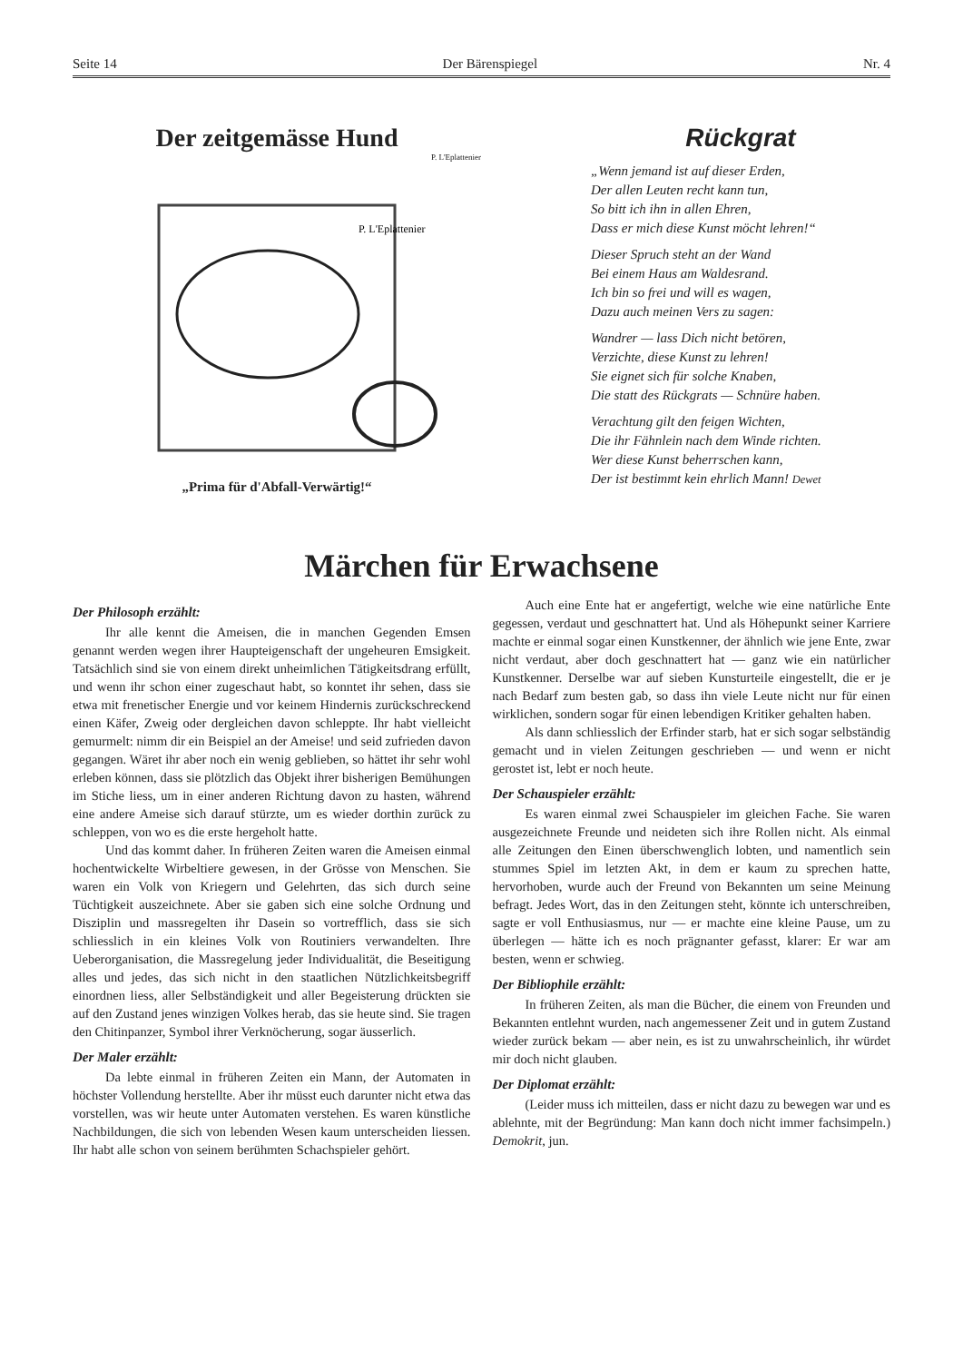Seite 14 Der Bärenspiegel Nr. 4
Der zeitgemässe Hund
P. L'Eplattenier
P. L'Eplattenier
„Prima für d'Abfall-Verwärtig!“
Rückgrat
„Wenn jemand ist auf dieser Erden,
Der allen Leuten recht kann tun,
So bitt ich ihn in allen Ehren,
Dass er mich diese Kunst möcht lehren!“
Dieser Spruch steht an der Wand
Bei einem Haus am Waldesrand.
Ich bin so frei und will es wagen,
Dazu auch meinen Vers zu sagen:
Wandrer — lass Dich nicht betören,
Verzichte, diese Kunst zu lehren!
Sie eignet sich für solche Knaben,
Die statt des Rückgrats — Schnüre haben.
Verachtung gilt den feigen Wichten,
Die ihr Fähnlein nach dem Winde richten.
Wer diese Kunst beherrschen kann,
Der ist bestimmt kein ehrlich Mann! Dewet
Märchen für Erwachsene
Der Philosoph erzählt:
Ihr alle kennt die Ameisen, die in manchen Gegenden Emsen genannt werden wegen ihrer Haupteigenschaft der ungeheuren Emsigkeit. Tatsächlich sind sie von einem direkt unheimlichen Tätigkeitsdrang erfüllt, und wenn ihr schon einer zugeschaut habt, so konntet ihr sehen, dass sie etwa mit frenetischer Energie und vor keinem Hindernis zurückschreckend einen Käfer, Zweig oder dergleichen davon schleppte. Ihr habt vielleicht gemurmelt: nimm dir ein Beispiel an der Ameise! und seid zufrieden davon gegangen. Wäret ihr aber noch ein wenig geblieben, so hättet ihr sehr wohl erleben können, dass sie plötzlich das Objekt ihrer bisherigen Bemühungen im Stiche liess, um in einer anderen Richtung davon zu hasten, während eine andere Ameise sich darauf stürzte, um es wieder dorthin zurück zu schleppen, von wo es die erste hergeholt hatte.
Und das kommt daher. In früheren Zeiten waren die Ameisen einmal hochentwickelte Wirbeltiere gewesen, in der Grösse von Menschen. Sie waren ein Volk von Kriegern und Gelehrten, das sich durch seine Tüchtigkeit auszeichnete. Aber sie gaben sich eine solche Ordnung und Disziplin und massregelten ihr Dasein so vortrefflich, dass sie sich schliesslich in ein kleines Volk von Routiniers verwandelten. Ihre Ueberorganisation, die Massregelung jeder Individualität, die Beseitigung alles und jedes, das sich nicht in den staatlichen Nützlichkeitsbegriff einordnen liess, aller Selbständigkeit und aller Begeisterung drückten sie auf den Zustand jenes winzigen Volkes herab, das sie heute sind. Sie tragen den Chitinpanzer, Symbol ihrer Verknöcherung, sogar äusserlich.
Der Maler erzählt:
Da lebte einmal in früheren Zeiten ein Mann, der Automaten in höchster Vollendung herstellte. Aber ihr müsst euch darunter nicht etwa das vorstellen, was wir heute unter Automaten verstehen. Es waren künstliche Nachbildungen, die sich von lebenden Wesen kaum unterscheiden liessen. Ihr habt alle schon von seinem berühmten Schachspieler gehört.
Auch eine Ente hat er angefertigt, welche wie eine natürliche Ente gegessen, verdaut und geschnattert hat. Und als Höhepunkt seiner Karriere machte er einmal sogar einen Kunstkenner, der ähnlich wie jene Ente, zwar nicht verdaut, aber doch geschnattert hat — ganz wie ein natürlicher Kunstkenner. Derselbe war auf sieben Kunsturteile eingestellt, die er je nach Bedarf zum besten gab, so dass ihn viele Leute nicht nur für einen wirklichen, sondern sogar für einen lebendigen Kritiker gehalten haben.
Als dann schliesslich der Erfinder starb, hat er sich sogar selbständig gemacht und in vielen Zeitungen geschrieben — und wenn er nicht gerostet ist, lebt er noch heute.
Der Schauspieler erzählt:
Es waren einmal zwei Schauspieler im gleichen Fache. Sie waren ausgezeichnete Freunde und neideten sich ihre Rollen nicht. Als einmal alle Zeitungen den Einen überschwenglich lobten, und namentlich sein stummes Spiel im letzten Akt, in dem er kaum zu sprechen hatte, hervorhoben, wurde auch der Freund von Bekannten um seine Meinung befragt. Jedes Wort, das in den Zeitungen steht, könnte ich unterschreiben, sagte er voll Enthusiasmus, nur — er machte eine kleine Pause, um zu überlegen — hätte ich es noch prägnanter gefasst, klarer: Er war am besten, wenn er schwieg.
Der Bibliophile erzählt:
In früheren Zeiten, als man die Bücher, die einem von Freunden und Bekannten entlehnt wurden, nach angemessener Zeit und in gutem Zustand wieder zurück bekam — aber nein, es ist zu unwahrscheinlich, ihr würdet mir doch nicht glauben.
Der Diplomat erzählt:
(Leider muss ich mitteilen, dass er nicht dazu zu bewegen war und es ablehnte, mit der Begründung: Man kann doch nicht immer fachsimpeln.) Demokrit, jun.